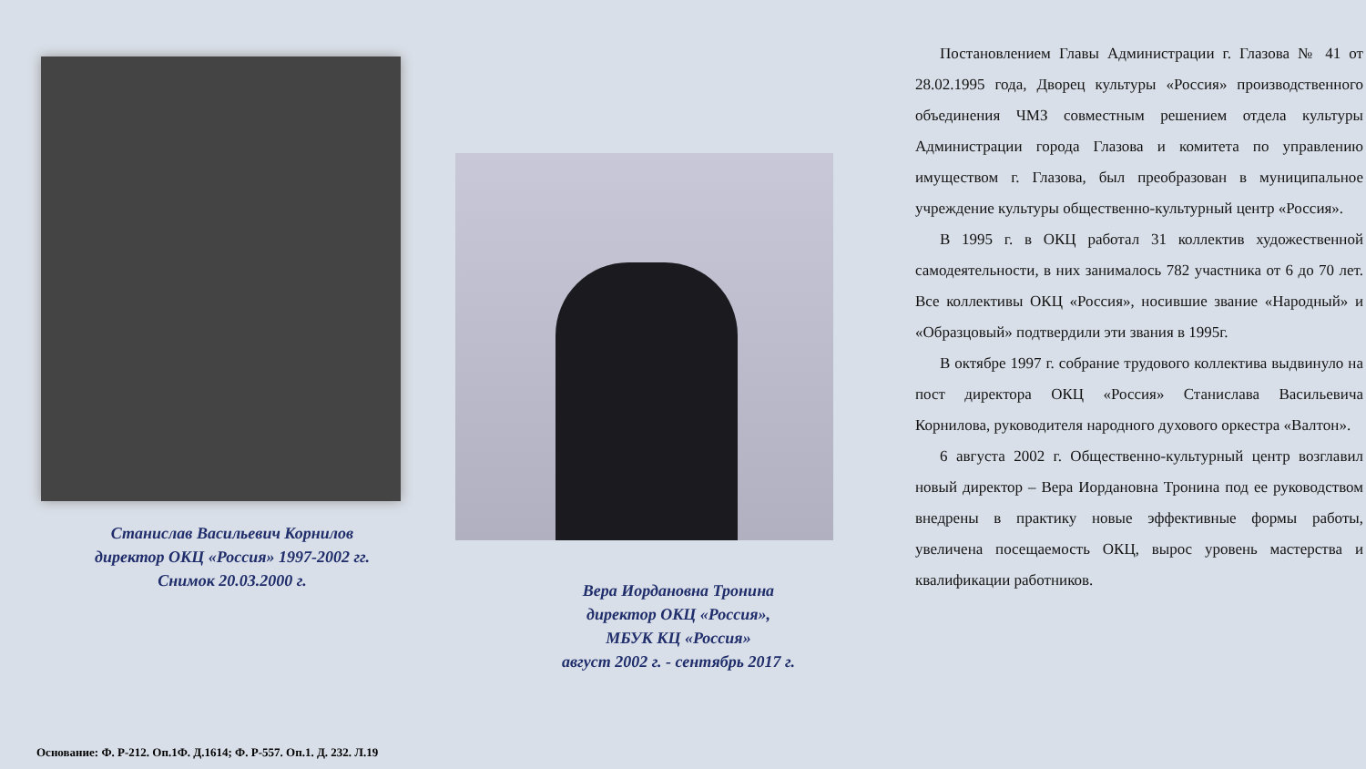Станислав Васильевич Корнилов
директор ОКЦ «Россия» 1997-2002 гг.
Снимок 20.03.2000 г.
Вера Иордановна Тронина
директор ОКЦ «Россия»,
МБУК КЦ «Россия»
август 2002 г. - сентябрь 2017 г.
Постановлением Главы Администрации г. Глазова № 41 от 28.02.1995 года, Дворец культуры «Россия» производственного объединения ЧМЗ совместным решением отдела культуры Администрации города Глазова и комитета по управлению имуществом г. Глазова, был преобразован в муниципальное учреждение культуры общественно-культурный центр «Россия».
В 1995 г. в ОКЦ работал 31 коллектив художественной самодеятельности, в них занималось 782 участника от 6 до 70 лет. Все коллективы ОКЦ «Россия», носившие звание «Народный» и «Образцовый» подтвердили эти звания в 1995г.
В октябре 1997 г. собрание трудового коллектива выдвинуло на пост директора ОКЦ «Россия» Станислава Васильевича Корнилова, руководителя народного духового оркестра «Валтон».
6 августа 2002 г. Общественно-культурный центр возглавил новый директор – Вера Иордановна Тронина под ее руководством внедрены в практику новые эффективные формы работы, увеличена посещаемость ОКЦ, вырос уровень мастерства и квалификации работников.
Основание: Ф. Р-212. Оп.1Ф. Д.1614; Ф. Р-557. Оп.1. Д. 232. Л.19